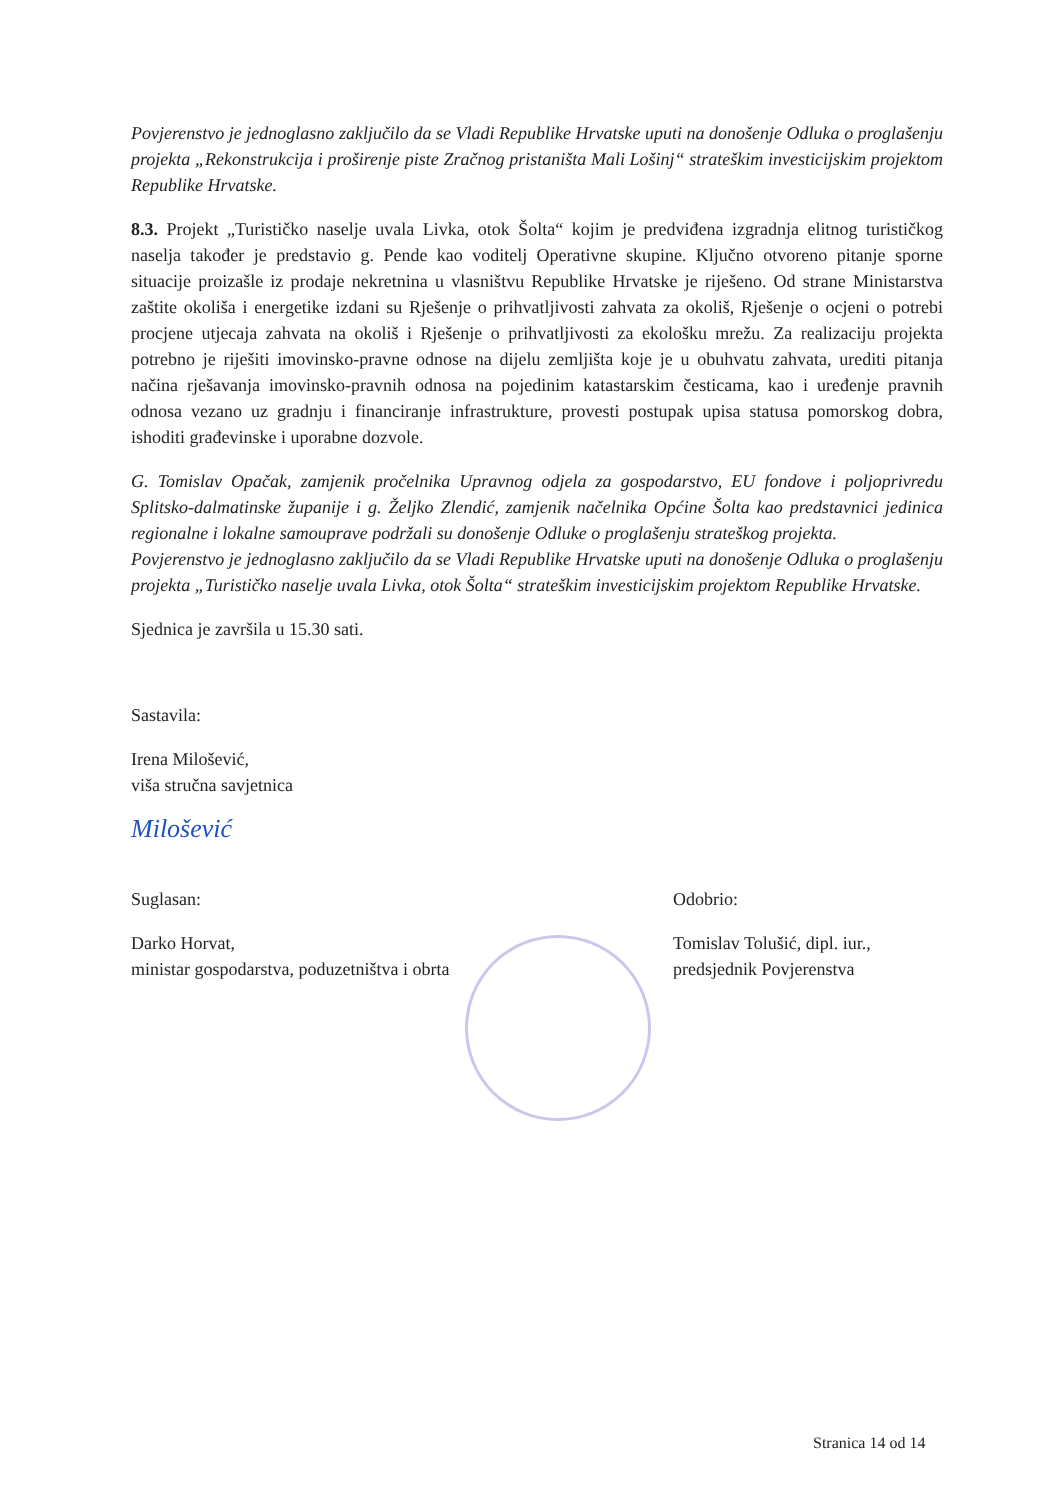Povjerenstvo je jednoglasno zaključilo da se Vladi Republike Hrvatske uputi na donošenje Odluka o proglašenju projekta „Rekonstrukcija i proširenje piste Zračnog pristaništa Mali Lošinj“ strateškim investicijskim projektom Republike Hrvatske.
8.3. Projekt „Turističko naselje uvala Livka, otok Šolta“ kojim je predviđena izgradnja elitnog turističkog naselja također je predstavio g. Pende kao voditelj Operativne skupine. Ključno otvoreno pitanje sporne situacije proizašle iz prodaje nekretnina u vlasništvu Republike Hrvatske je riješeno. Od strane Ministarstva zaštite okoliša i energetike izdani su Rješenje o prihvatljivosti zahvata za okoliš, Rješenje o ocjeni o potrebi procjene utjecaja zahvata na okoliš i Rješenje o prihvatljivosti za ekološku mrežu. Za realizaciju projekta potrebno je riješiti imovinsko-pravne odnose na dijelu zemljišta koje je u obuhvatu zahvata, urediti pitanja načina rješavanja imovinsko-pravnih odnosa na pojedinim katastarskim česticama, kao i uređenje pravnih odnosa vezano uz gradnju i financiranje infrastrukture, provesti postupak upisa statusa pomorskog dobra, ishoditi građevinske i uporabne dozvole.
G. Tomislav Opačak, zamjenik pročelnika Upravnog odjela za gospodarstvo, EU fondove i poljoprivredu Splitsko-dalmatinske županije i g. Željko Zlendić, zamjenik načelnika Općine Šolta kao predstavnici jedinica regionalne i lokalne samouprave podržali su donošenje Odluke o proglašenju strateškog projekta.
Povjerenstvo je jednoglasno zaključilo da se Vladi Republike Hrvatske uputi na donošenje Odluka o proglašenju projekta „Turističko naselje uvala Livka, otok Šolta“ strateškim investicijskim projektom Republike Hrvatske.
Sjednica je završila u 15.30 sati.
Sastavila:
Irena Milošević,
viša stručna savjetnica
Milošević
Suglasan:
Darko Horvat,
ministar gospodarstva, poduzetništva i obrta
Odobrio:
Tomislav Tolušić, dipl. iur.,
predsjednik Povjerenstva
Stranica 14 od 14